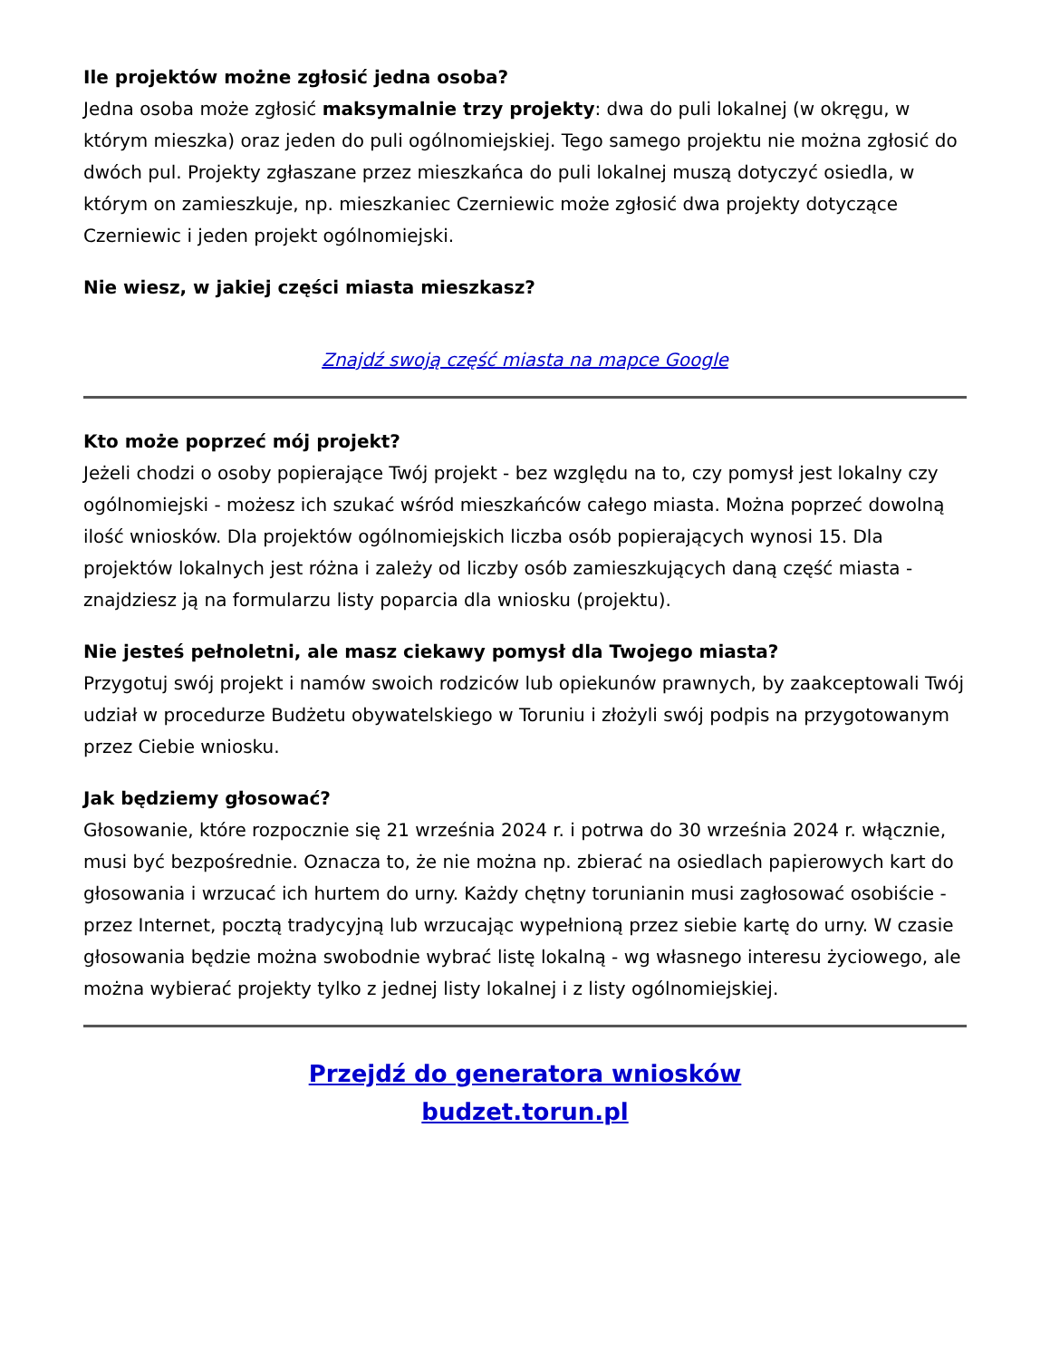Ile projektów możne zgłosić jedna osoba?
Jedna osoba może zgłosić maksymalnie trzy projekty: dwa do puli lokalnej (w okręgu, w którym mieszka) oraz jeden do puli ogólnomiejskiej. Tego samego projektu nie można zgłosić do dwóch pul. Projekty zgłaszane przez mieszkańca do puli lokalnej muszą dotyczyć osiedla, w którym on zamieszkuje, np. mieszkaniec Czerniewic może zgłosić dwa projekty dotyczące Czerniewic i jeden projekt ogólnomiejski.
Nie wiesz, w jakiej części miasta mieszkasz?
Znajdź swoją część miasta na mapce Google
Kto może poprzeć mój projekt?
Jeżeli chodzi o osoby popierające Twój projekt - bez względu na to, czy pomysł jest lokalny czy ogólnomiejski - możesz ich szukać wśród mieszkańców całego miasta. Można poprzeć dowolną ilość wniosków. Dla projektów ogólnomiejskich liczba osób popierających wynosi 15. Dla projektów lokalnych jest różna i zależy od liczby osób zamieszkujących daną część miasta - znajdziesz ją na formularzu listy poparcia dla wniosku (projektu).
Nie jesteś pełnoletni, ale masz ciekawy pomysł dla Twojego miasta?
Przygotuj swój projekt i namów swoich rodziców lub opiekunów prawnych, by zaakceptowali Twój udział w procedurze Budżetu obywatelskiego w Toruniu i złożyli swój podpis na przygotowanym przez Ciebie wniosku.
Jak będziemy głosować?
Głosowanie, które rozpocznie się 21 września 2024 r. i potrwa do 30 września 2024 r. włącznie, musi być bezpośrednie. Oznacza to, że nie można np. zbierać na osiedlach papierowych kart do głosowania i wrzucać ich hurtem do urny. Każdy chętny torunianin musi zagłosować osobiście - przez Internet, pocztą tradycyjną lub wrzucając wypełnioną przez siebie kartę do urny. W czasie głosowania będzie można swobodnie wybrać listę lokalną - wg własnego interesu życiowego, ale można wybierać projekty tylko z jednej listy lokalnej i z listy ogólnomiejskiej.
Przejdź do generatora wniosków
budzet.torun.pl